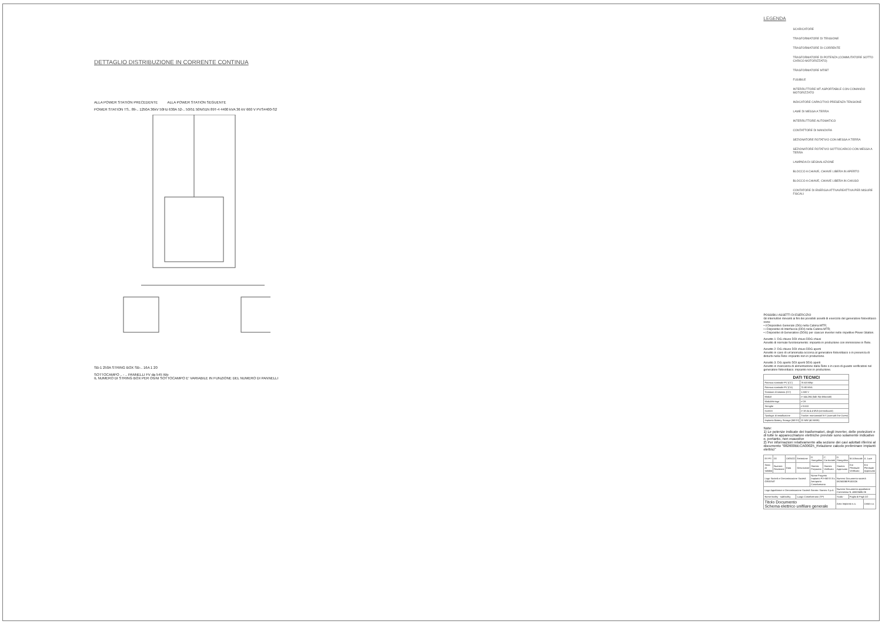DETTAGLIO DISTRIBUZIONE IN CORRENTE CONTINUA
ALLA POWER STATION PRECEDENTE ALLA POWER STATION SEGUENTE
POWER STATION TS.. 89-.. 1250A 36kV 50Hz 630A 52-.. 50/51 50N/51N 89T-4 4400 kVA 36 kV 660 V PVS4400-S2
SB-1 250A STRING BOX SB-.. 16A 1 20
SOTTOCAMPO .. - .. PANNELLI FV da 545 Wp
IL NUMERO DI STRING BOX PER OGNI SOTTOCAMPO E' VARIABILE IN FUNZIONE DEL NUMERO DI PANNELLI
LEGENDA
SCARICATORE
TRASFORMATORE DI TENSIONE
TRASFORMATORE DI CORRENTE
TRASFORMATORE DI POTENZA (COMMUTATORE SOTTO CARICO MOTORIZZATO)
TRASFORMATORE MT/BT
FUSIBILE
INTERRUTTORE MT ASPORTABILE CON COMANDO MOTORIZZATO
INDICATORE CAPACITIVO PRESENZA TENSIONE
LAME DI MESSA A TERRA
INTERRUTTORE AUTOMATICO
CONTATTORE DI MANOVRA
SEZIONATORE ROTATIVO CON MESSA A TERRA
SEZIONATORE ROTATIVO SOTTOCARICO CON MESSA A TERRA
LAMPADA DI SEGNALAZIONE
BLOCCO A CHIAVE, CHIAVE LIBERA IN APERTO
BLOCCO A CHIAVE, CHIAVE LIBERA IN CHIUSO
CONTATORE DI ENERGIA ATTIVA/REATTIVA PER MISURE FISCALI
POSSIBILI ASSETTI DI ESERCIZIO
Gli interruttori rilevanti ai fini dei possibili assetti di esercizio del generatore fotovoltaico sono:
• il Dispositivo Generale (DG) nella Cabina MTR;
• i Dispositivi di Interfaccia (DDI) nella Cabina MTR;
• i Dispositivi di Generatore (DDG) per ciascun inverter nelle rispettive Power Station.
Assetto 1: DG chiuso DDI chiusi DDG chiusi
Assetto di normale funzionamento: impianto in produzione con immissione in Rete.
Assetto 2: DG chiuso DDI chiusi DDG aperti
Assetto in caso di un'anomalia occorsa al generatore fotovoltaico o in presenza di disturbi nella Rete: impianto non in produzione.
Assetto 3: DG aperto DDI aperti DDG aperti
Assetto in mancanza di alimentazione dalla Rete o in caso di guasto verificatosi nel generatore fotovoltaico: impianto non in produzione.
| DATI TECNICI | |
| --- | --- |
| Potenza nominale FV (CC) | 78.63 MWp |
| Potenza nominale FV (CA) | 70.80 MVA |
| Tensione di sistema (CC) | 1.500 V |
| Moduli | n°144.284 (545 Wp bifacciali) |
| Moduli/stringa | n°28 |
| Stringhe | n°5153 |
| Inverter | n°18 da 4.4 MVA (centralizzati) |
| Tipologia di installazione | Tracker monoassiali N-S (azimuth Est-Ovest) |
| Impianto Battery Storage (BESS) | 20 MW (40 MWh) |
Note:
1) Le potenze indicate dei trasformatori, degli inverter, delle protezioni e di tutte le apparecchiature elettriche previste sono solamente indicative e, pertanto, non esaustive
2) Per informazioni relativamente alla sezione dei cavi adottati riferirsi al documento "082600BECA00025_Relazione calcolo preliminare impianti elettrici"
| EV-FS | 00 | 13/05/22 | Emissione | D. Stangalino | C. Carricciotti | D. Stangalino | M.A.Bracale | A. Luce |
| Stato di Validità | Numero Revisione | Data | Descrizione | Stantec Preparato | Stantec Verificato | Stantec Approvato | Eni Plenitude Verificato | Eni Plenitude Approvato |
| Logo Società e Denominazione Società GREENIT | | | | Nome Progetto Impianto FV+BESS Ex Aeroporto Castelvetrano | | Numero Documento società 082600BEFU00026 | | |
| Logo Appaltatore e Denominazione Società Stantec Stantec S.p.A | | | | | | Numero Documento appaltatore Commessa N. 45503406.06 | | |
| Nome facility - subfacility | | | Luogo Castelvetrano (TP) | | | Scala - | Foglio di Fogli 2/2 | |
| Titolo Documento Schema elettrico unifilare generale | | | | | | Area Impianto n.a. | | Unità n.a. |